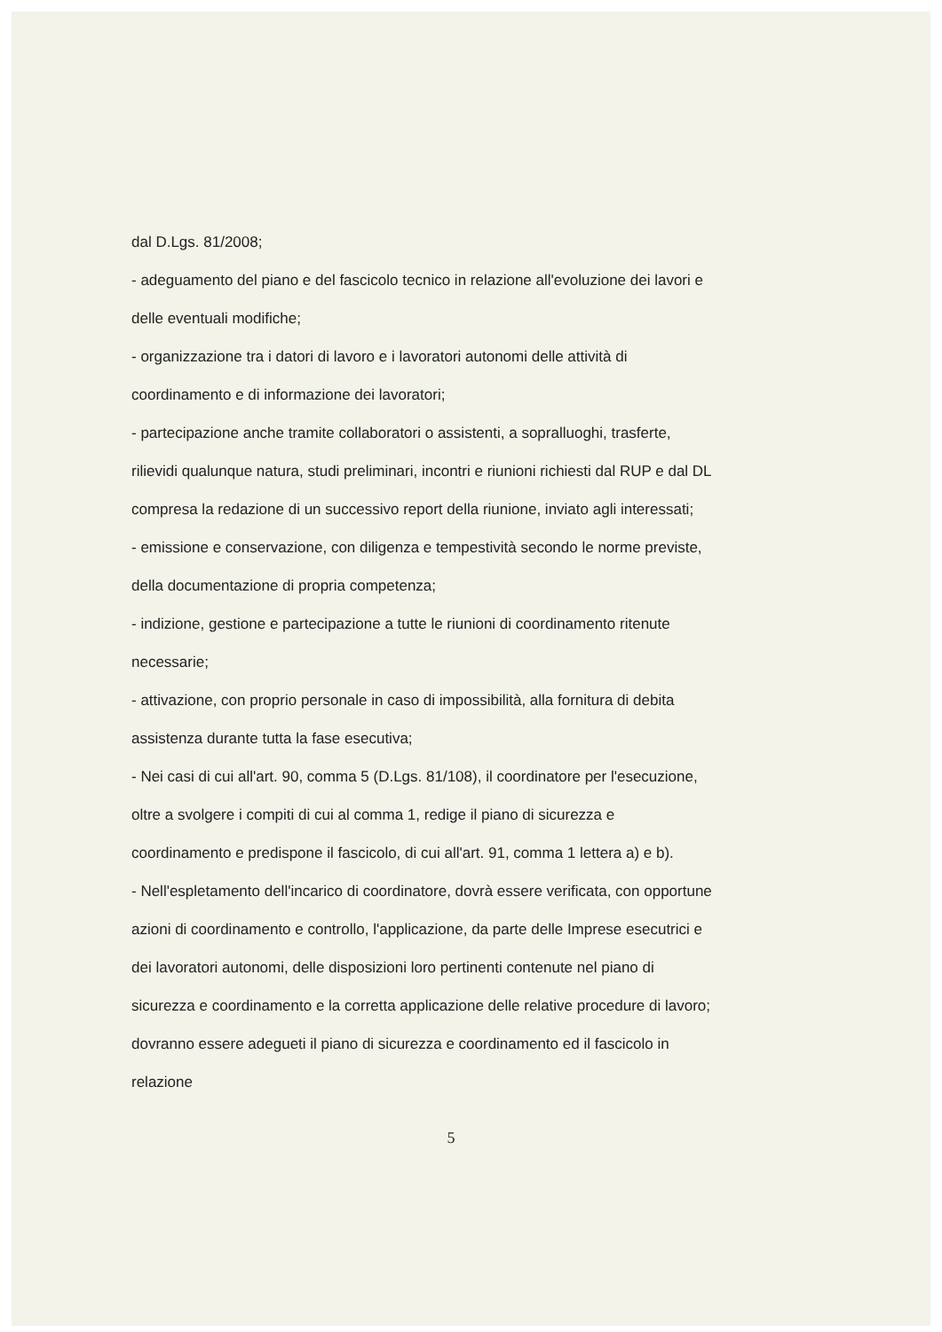dal D.Lgs. 81/2008;
- adeguamento del piano e del fascicolo tecnico in relazione all'evoluzione dei lavori e delle eventuali modifiche;
- organizzazione tra i datori di lavoro e i lavoratori autonomi delle attività di coordinamento e di informazione dei lavoratori;
- partecipazione anche tramite collaboratori o assistenti, a sopralluoghi, trasferte, rilievidi qualunque natura, studi preliminari, incontri e riunioni richiesti dal RUP e dal DL compresa la redazione di un successivo report della riunione, inviato agli interessati;
- emissione e conservazione, con diligenza e tempestività secondo le norme previste, della documentazione di propria competenza;
- indizione, gestione e partecipazione a tutte le riunioni di coordinamento ritenute necessarie;
- attivazione, con proprio personale in caso di impossibilità, alla fornitura di debita assistenza durante tutta la fase esecutiva;
- Nei casi di cui all'art. 90, comma 5 (D.Lgs. 81/108), il coordinatore per l'esecuzione, oltre a svolgere i compiti di cui al comma 1, redige il piano di sicurezza e coordinamento e predispone il fascicolo, di cui all'art. 91, comma 1 lettera a) e b).
- Nell'espletamento dell'incarico di coordinatore, dovrà essere verificata, con opportune azioni di coordinamento e controllo, l'applicazione, da parte delle Imprese esecutrici e dei lavoratori autonomi, delle disposizioni loro pertinenti contenute nel piano di sicurezza e coordinamento e la corretta applicazione delle relative procedure di lavoro; dovranno essere adegueti il piano di sicurezza e coordinamento ed il fascicolo in relazione
5